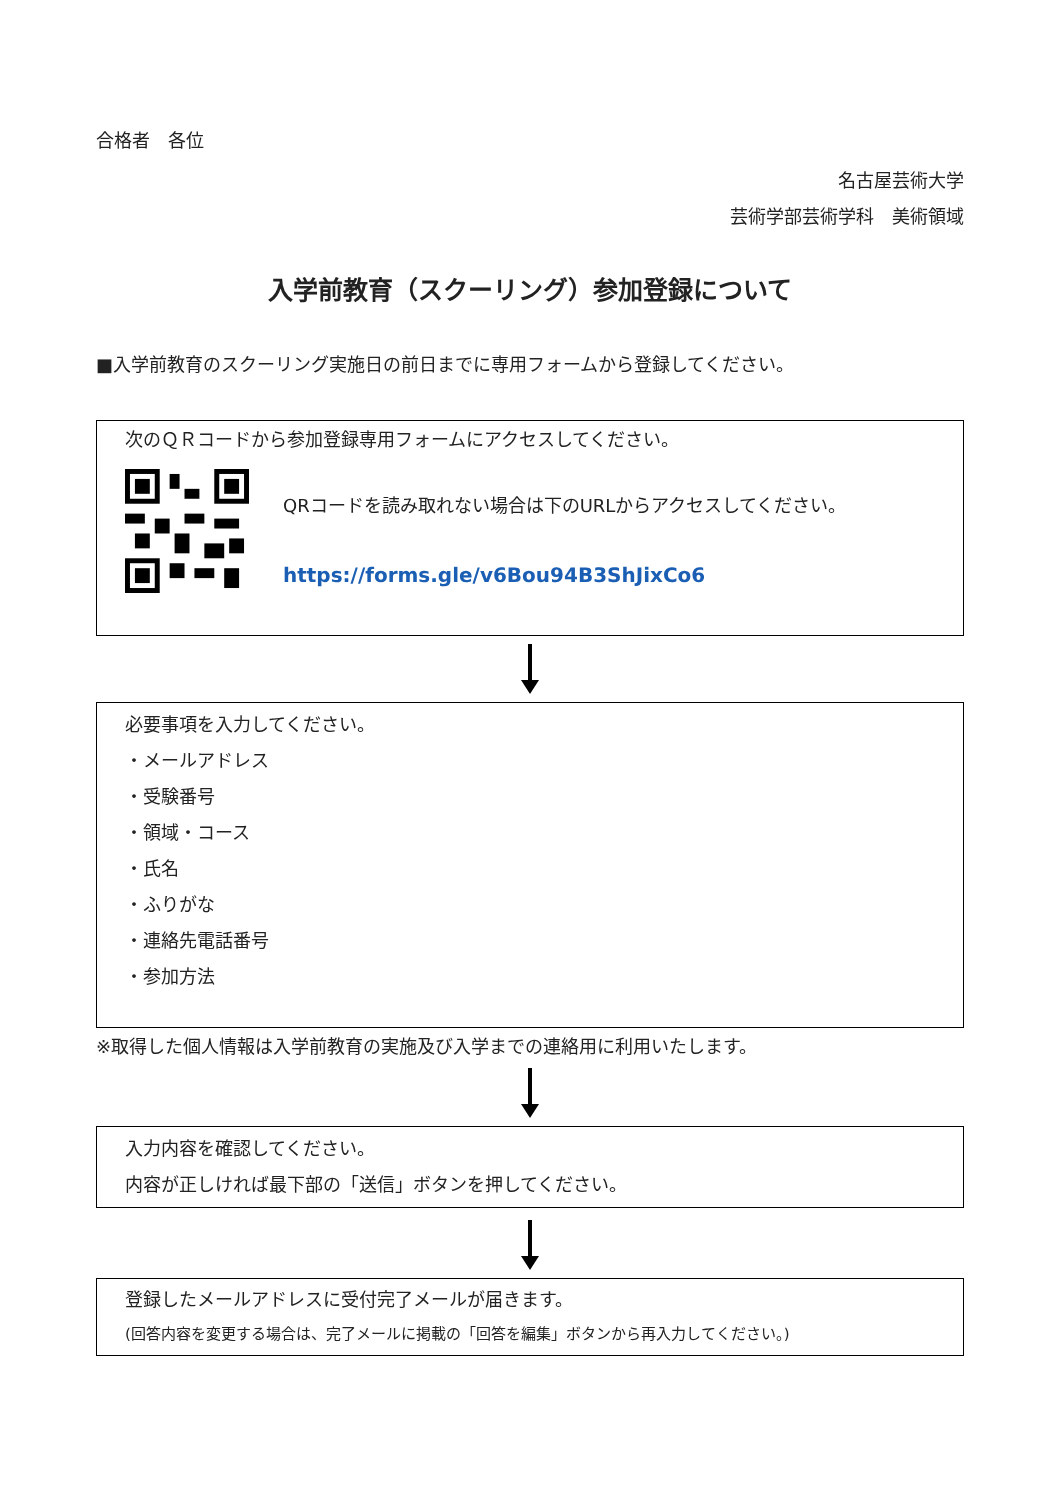合格者　各位
名古屋芸術大学
芸術学部芸術学科　美術領域
入学前教育（スクーリング）参加登録について
■入学前教育のスクーリング実施日の前日までに専用フォームから登録してください。
次のＱＲコードから参加登録専用フォームにアクセスしてください。
QRコードを読み取れない場合は下のURLからアクセスしてください。
https://forms.gle/v6Bou94B3ShJixCo6
必要事項を入力してください。
・メールアドレス
・受験番号
・領域・コース
・氏名
・ふりがな
・連絡先電話番号
・参加方法
※取得した個人情報は入学前教育の実施及び入学までの連絡用に利用いたします。
入力内容を確認してください。
内容が正しければ最下部の「送信」ボタンを押してください。
登録したメールアドレスに受付完了メールが届きます。
(回答内容を変更する場合は、完了メールに掲載の「回答を編集」ボタンから再入力してください。)